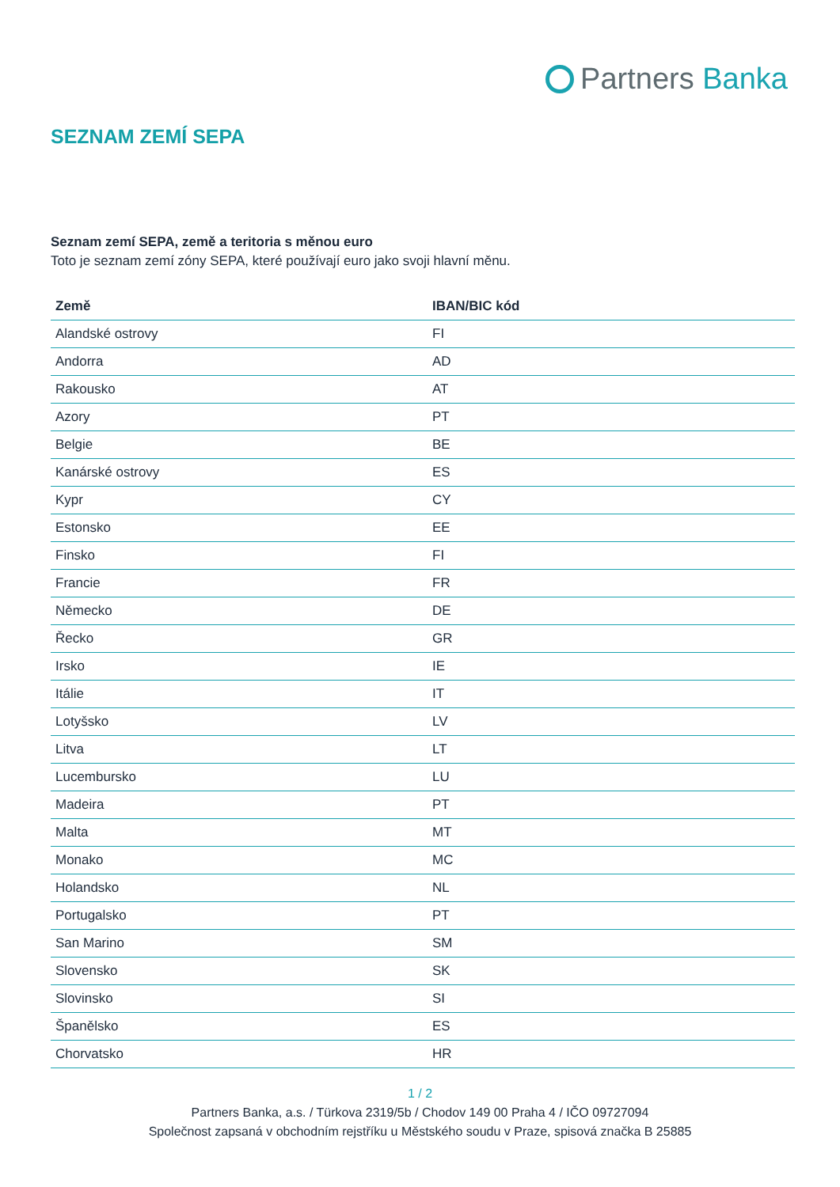Partners Banka
SEZNAM ZEMÍ SEPA
Seznam zemí SEPA, země a teritoria s měnou euro
Toto je seznam zemí zóny SEPA, které používají euro jako svoji hlavní měnu.
| Země | IBAN/BIC kód |
| --- | --- |
| Alandské ostrovy | FI |
| Andorra | AD |
| Rakousko | AT |
| Azory | PT |
| Belgie | BE |
| Kanárské ostrovy | ES |
| Kypr | CY |
| Estonsko | EE |
| Finsko | FI |
| Francie | FR |
| Německo | DE |
| Řecko | GR |
| Irsko | IE |
| Itálie | IT |
| Lotyšsko | LV |
| Litva | LT |
| Lucembursko | LU |
| Madeira | PT |
| Malta | MT |
| Monako | MC |
| Holandsko | NL |
| Portugalsko | PT |
| San Marino | SM |
| Slovensko | SK |
| Slovinsko | SI |
| Španělsko | ES |
| Chorvatsko | HR |
1 / 2
Partners Banka, a.s. / Türkova 2319/5b / Chodov 149 00 Praha 4 / IČO 09727094
Společnost zapsaná v obchodním rejstříku u Městského soudu v Praze, spisová značka B 25885